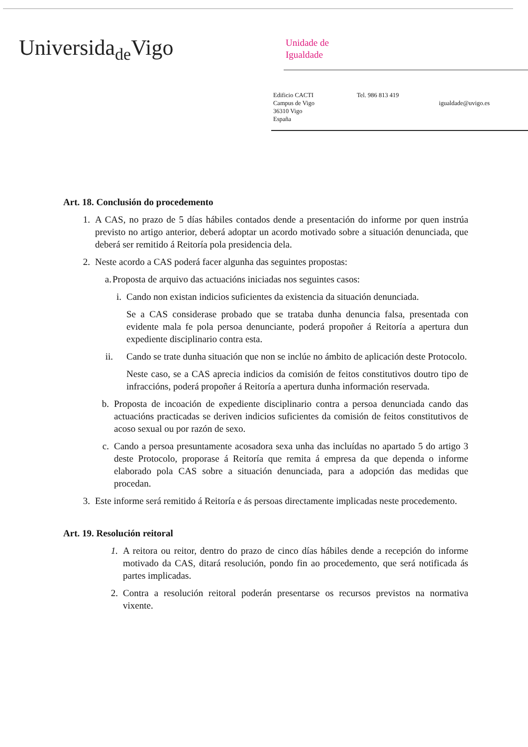Universida<sub>de</sub>Vigo
Unidade de
Igualdade
Edificio CACTI
Campus de Vigo
36310 Vigo
España
Tel. 986 813 419
igualdade@uvigo.es
Art. 18. Conclusión do procedemento
1. A CAS, no prazo de 5 días hábiles contados dende a presentación do informe por quen instrúa previsto no artigo anterior, deberá adoptar un acordo motivado sobre a situación denunciada, que deberá ser remitido á Reitoría pola presidencia dela.
2. Neste acordo a CAS poderá facer algunha das seguintes propostas:
a. Proposta de arquivo das actuacións iniciadas nos seguintes casos:
i. Cando non existan indicios suficientes da existencia da situación denunciada.
Se a CAS considerase probado que se trataba dunha denuncia falsa, presentada con evidente mala fe pola persoa denunciante, poderá propoñer á Reitoría a apertura dun expediente disciplinario contra esta.
ii. Cando se trate dunha situación que non se inclúe no ámbito de aplicación deste Protocolo.
Neste caso, se a CAS aprecia indicios da comisión de feitos constitutivos doutro tipo de infraccións, poderá propoñer á Reitoría a apertura dunha información reservada.
b. Proposta de incoación de expediente disciplinario contra a persoa denunciada cando das actuacións practicadas se deriven indicios suficientes da comisión de feitos constitutivos de acoso sexual ou por razón de sexo.
c. Cando a persoa presuntamente acosadora sexa unha das incluídas no apartado 5 do artigo 3 deste Protocolo, proporase á Reitoría que remita á empresa da que dependa o informe elaborado pola CAS sobre a situación denunciada, para a adopción das medidas que procedan.
3. Este informe será remitido á Reitoría e ás persoas directamente implicadas neste procedemento.
Art. 19. Resolución reitoral
1. A reitora ou reitor, dentro do prazo de cinco días hábiles dende a recepción do informe motivado da CAS, ditará resolución, pondo fin ao procedemento, que será notificada ás partes implicadas.
2. Contra a resolución reitoral poderán presentarse os recursos previstos na normativa vixente.